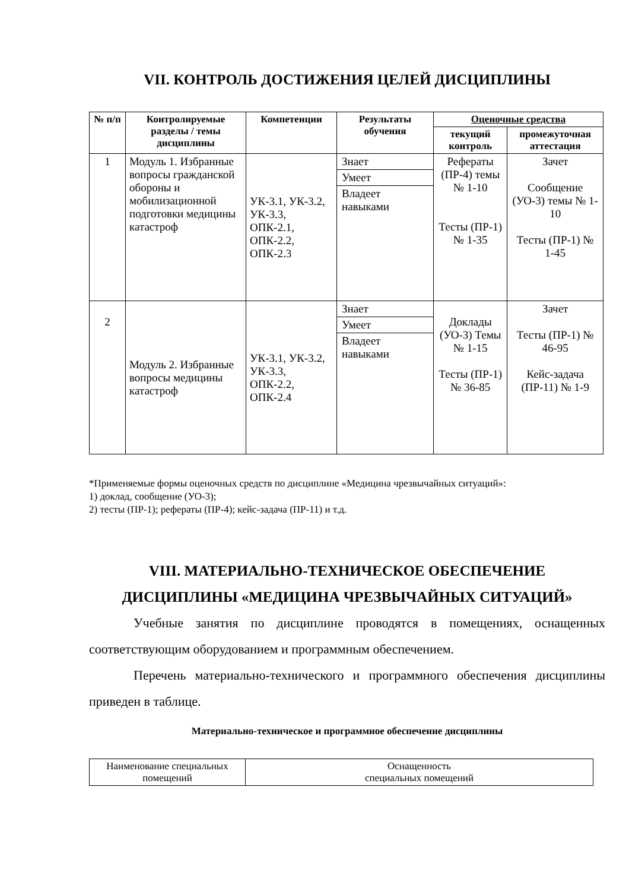VII. КОНТРОЛЬ ДОСТИЖЕНИЯ ЦЕЛЕЙ ДИСЦИПЛИНЫ
| № п/п | Контролируемые разделы / темы дисциплины | Компетенции | Результаты обучения | Оценочные средства | |
| --- | --- | --- | --- | --- | --- |
| | | | | текущий контроль | промежуточная аттестация |
| 1 | Модуль 1. Избранные вопросы гражданской обороны и мобилизационной подготовки медицины катастроф | УК-3.1, УК-3.2, УК-3.3, ОПК-2.1, ОПК-2.2, ОПК-2.3 | Знает Умеет Владеет навыками | Рефераты (ПР-4) темы № 1-10 Тесты (ПР-1) № 1-35 | Зачет Сообщение (УО-3) темы № 1-10 Тесты (ПР-1) № 1-45 |
| 2 | Модуль 2. Избранные вопросы медицины катастроф | УК-3.1, УК-3.2, УК-3.3, ОПК-2.2, ОПК-2.4 | Знает Умеет Владеет навыками | Доклады (УО-3) Темы № 1-15 Тесты (ПР-1) № 36-85 | Зачет Тесты (ПР-1) № 46-95 Кейс-задача (ПР-11) № 1-9 |
*Применяемые формы оценочных средств по дисциплине «Медицина чрезвычайных ситуаций»:
1) доклад, сообщение (УО-3);
2) тесты (ПР-1); рефераты (ПР-4); кейс-задача (ПР-11) и т.д.
VIII. МАТЕРИАЛЬНО-ТЕХНИЧЕСКОЕ ОБЕСПЕЧЕНИЕ
ДИСЦИПЛИНЫ «МЕДИЦИНА ЧРЕЗВЫЧАЙНЫХ СИТУАЦИЙ»
Учебные занятия по дисциплине проводятся в помещениях, оснащенных соответствующим оборудованием и программным обеспечением.
Перечень материально-технического и программного обеспечения дисциплины приведен в таблице.
Материально-техническое и программное обеспечение дисциплины
| Наименование специальных помещений | Оснащенность специальных помещений |